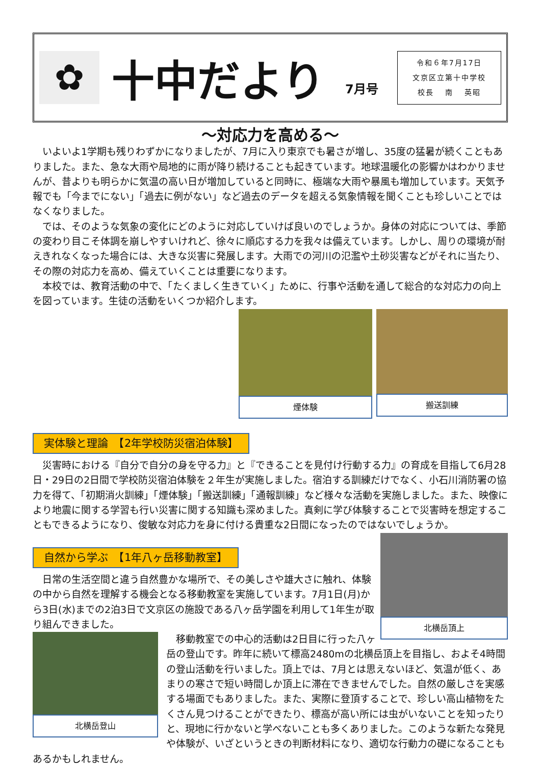✿
十中だより
7月号
令和６年7月17日
文京区立第十中学校
校長　 南　 英昭
～対応力を高める～
いよいよ1学期も残りわずかになりましたが、7月に入り東京でも暑さが増し、35度の猛暑が続くこともありました。また、急な大雨や局地的に雨が降り続けることも起きています。地球温暖化の影響かはわかりませんが、昔よりも明らかに気温の高い日が増加していると同時に、極端な大雨や暴風も増加しています。天気予報でも「今までにない」「過去に例がない」など過去のデータを超える気象情報を聞くことも珍しいことではなくなりました。
では、そのような気象の変化にどのように対応していけば良いのでしょうか。身体の対応については、季節の変わり目こそ体調を崩しやすいけれど、徐々に順応する力を我々は備えています。しかし、周りの環境が耐えきれなくなった場合には、大きな災害に発展します。大雨での河川の氾濫や土砂災害などがそれに当たり、その際の対応力を高め、備えていくことは重要になります。
本校では、教育活動の中で、「たくましく生きていく」ために、行事や活動を通して総合的な対応力の向上を図っています。生徒の活動をいくつか紹介します。
搬送訓練 煙体験
実体験と理論　【2年学校防災宿泊体験】
災害時における『自分で自分の身を守る力』と『できることを見付け行動する力』の育成を目指して6月28日・29日の2日間で学校防災宿泊体験を２年生が実施しました。宿泊する訓練だけでなく、小石川消防署の協力を得て、「初期消火訓練」「煙体験」「搬送訓練」「通報訓練」など様々な活動を実施しました。また、映像により地震に関する学習も行い災害に関する知識も深めました。真剣に学び体験することで災害時を想定することもできるようになり、俊敏な対応力を身に付ける貴重な2日間になったのではないでしょうか。
自然から学ぶ　【1年八ヶ岳移動教室】
北横岳頂上
日常の生活空間と違う自然豊かな場所で、その美しさや雄大さに触れ、体験の中から自然を理解する機会となる移動教室を実施しています。7月1日(月)から3日(水)までの2泊3日で文京区の施設である八ヶ岳学園を利用して1年生が取り組んできました。
北横岳登山
移動教室での中心的活動は2日目に行った八ヶ岳の登山です。昨年に続いて標高2480mの北横岳頂上を目指し、およそ4時間の登山活動を行いました。頂上では、7月とは思えないほど、気温が低く、あまりの寒さで短い時間しか頂上に滞在できませんでした。自然の厳しさを実感する場面でもありました。また、実際に登頂することで、珍しい高山植物をたくさん見つけることができたり、標高が高い所には虫がいないことを知ったりと、現地に行かないと学べないことも多くありました。このような新たな発見や体験が、いざというときの判断材料になり、適切な行動力の礎になることもあるかもしれません。